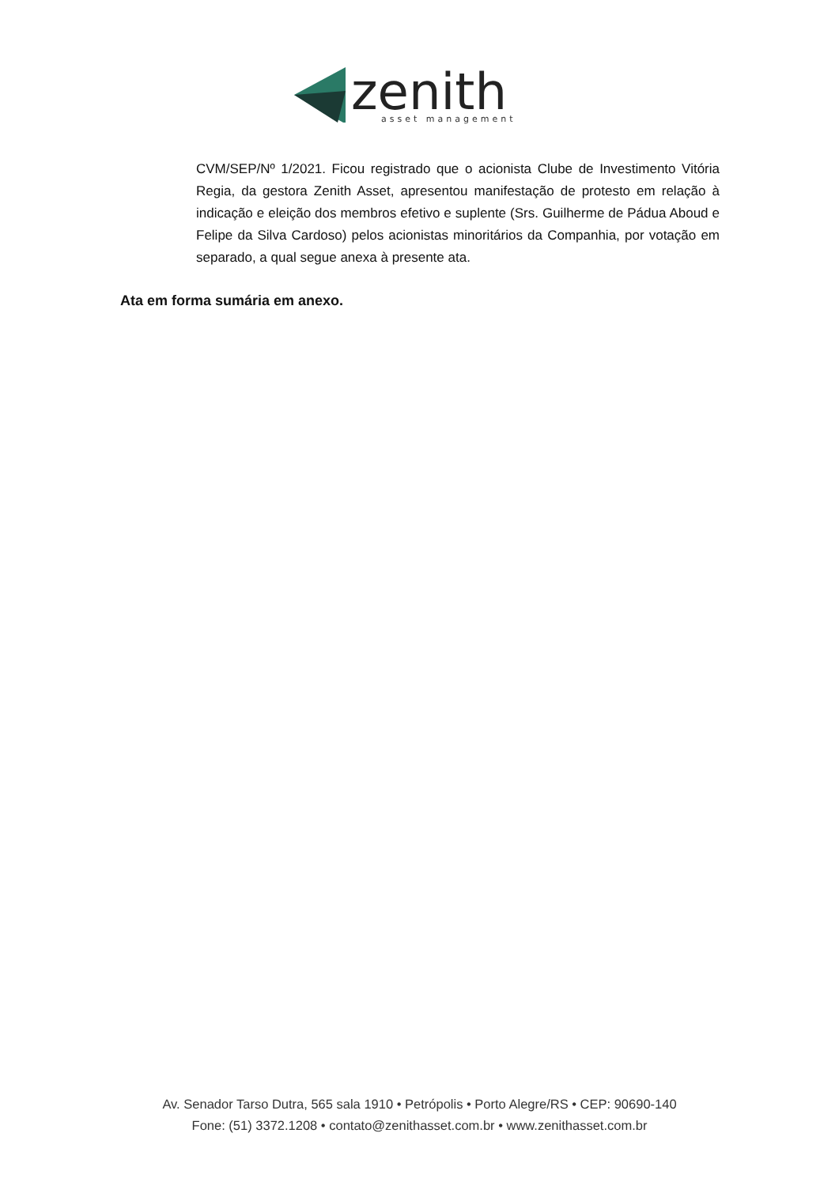zenith
asset management
CVM/SEP/Nº 1/2021. Ficou registrado que o acionista Clube de Investimento Vitória Regia, da gestora Zenith Asset, apresentou manifestação de protesto em relação à indicação e eleição dos membros efetivo e suplente (Srs. Guilherme de Pádua Aboud e Felipe da Silva Cardoso) pelos acionistas minoritários da Companhia, por votação em separado, a qual segue anexa à presente ata.
Ata em forma sumária em anexo.
Av. Senador Tarso Dutra, 565 sala 1910 • Petrópolis • Porto Alegre/RS • CEP: 90690-140
Fone: (51) 3372.1208 • contato@zenithasset.com.br • www.zenithasset.com.br